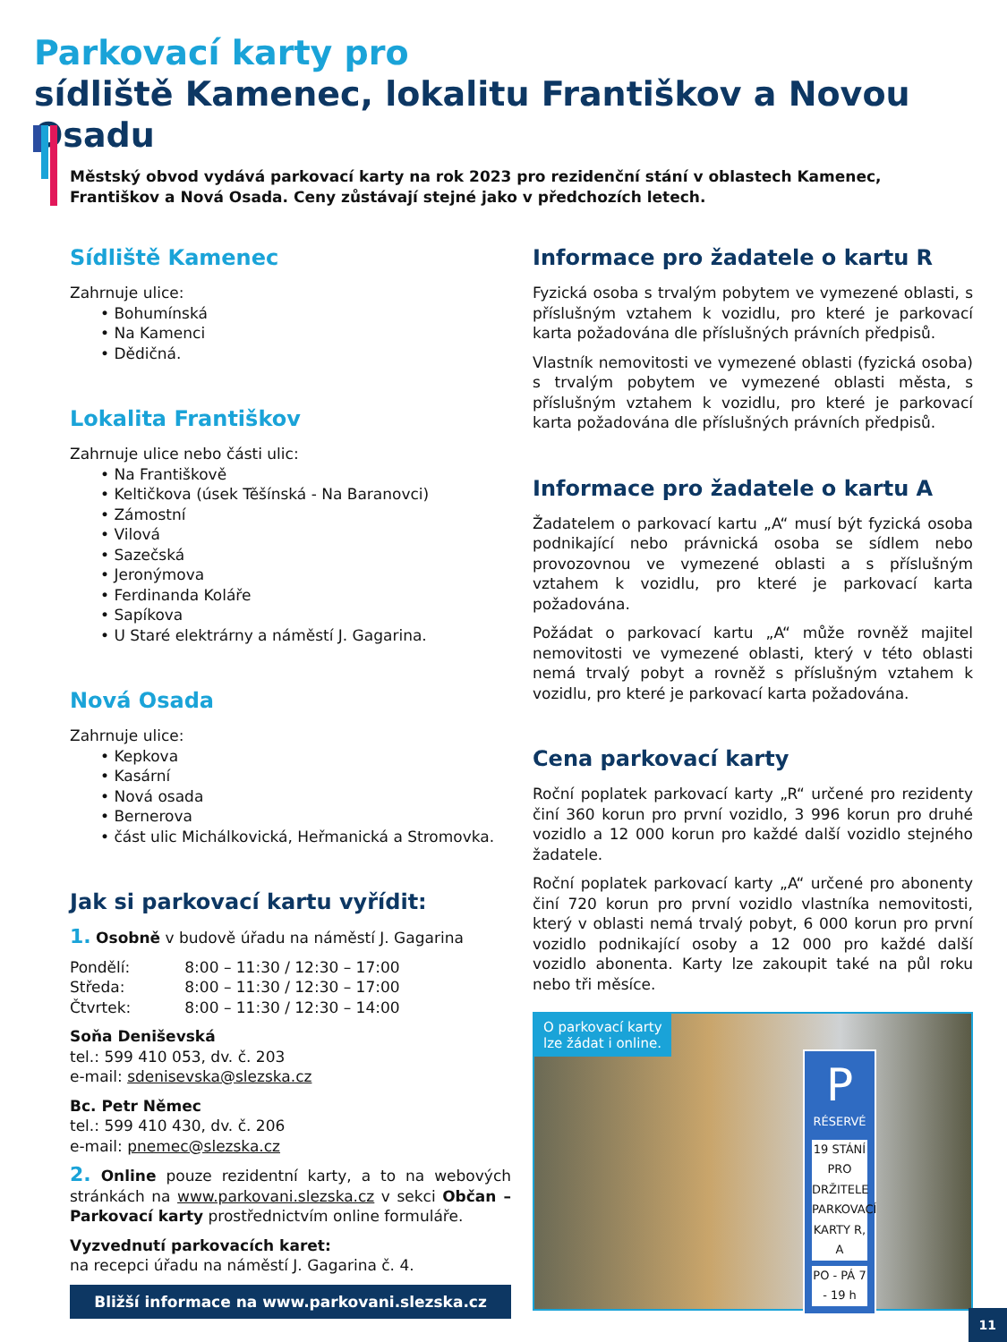Parkovací karty pro
sídliště Kamenec, lokalitu Františkov a Novou Osadu
Městský obvod vydává parkovací karty na rok 2023 pro rezidenční stání v oblastech Kamenec, Františkov a Nová Osada. Ceny zůstávají stejné jako v předchozích letech.
Sídliště Kamenec
Zahrnuje ulice:
• Bohumínská
• Na Kamenci
• Dědičná.
Lokalita Františkov
Zahrnuje ulice nebo části ulic:
• Na Františkově
• Keltičkova (úsek Těšínská - Na Baranovci)
• Zámostní
• Vilová
• Sazečská
• Jeronýmova
• Ferdinanda Koláře
• Sapíkova
• U Staré elektrárny a náměstí J. Gagarina.
Nová Osada
Zahrnuje ulice:
• Kepkova
• Kasární
• Nová osada
• Bernerova
• část ulic Michálkovická, Heřmanická a Stromovka.
Jak si parkovací kartu vyřídit:
1. Osobně v budově úřadu na náměstí J. Gagarina
| Pondělí: | 8:00 – 11:30 / 12:30 – 17:00 |
| Středa: | 8:00 – 11:30 / 12:30 – 17:00 |
| Čtvrtek: | 8:00 – 11:30 / 12:30 – 14:00 |
Soňa Deniševská
tel.: 599 410 053, dv. č. 203
e-mail: sdenisevska@slezska.cz
Bc. Petr Němec
tel.: 599 410 430, dv. č. 206
e-mail: pnemec@slezska.cz
2. Online pouze rezidentní karty, a to na webových stránkách na www.parkovani.slezska.cz v sekci Občan – Parkovací karty prostřednictvím online formuláře.
Vyzvednutí parkovacích karet:
na recepci úřadu na náměstí J. Gagarina č. 4.
Bližší informace na www.parkovani.slezska.cz
Informace pro žadatele o kartu R
Fyzická osoba s trvalým pobytem ve vymezené oblasti, s příslušným vztahem k vozidlu, pro které je parkovací karta požadována dle příslušných právních předpisů.
Vlastník nemovitosti ve vymezené oblasti (fyzická osoba) s trvalým pobytem ve vymezené oblasti města, s příslušným vztahem k vozidlu, pro které je parkovací karta požadována dle příslušných právních předpisů.
Informace pro žadatele o kartu A
Žadatelem o parkovací kartu „A“ musí být fyzická osoba podnikající nebo právnická osoba se sídlem nebo provozovnou ve vymezené oblasti a s příslušným vztahem k vozidlu, pro které je parkovací karta požadována.
Požádat o parkovací kartu „A“ může rovněž majitel nemovitosti ve vymezené oblasti, který v této oblasti nemá trvalý pobyt a rovněž s příslušným vztahem k vozidlu, pro které je parkovací karta požadována.
Cena parkovací karty
Roční poplatek parkovací karty „R“ určené pro rezidenty činí 360 korun pro první vozidlo, 3 996 korun pro druhé vozidlo a 12 000 korun pro každé další vozidlo stejného žadatele.
Roční poplatek parkovací karty „A“ určené pro abonenty činí 720 korun pro první vozidlo vlastníka nemovitosti, který v oblasti nemá trvalý pobyt, 6 000 korun pro první vozidlo podnikající osoby a 12 000 pro každé další vozidlo abonenta. Karty lze zakoupit také na půl roku nebo tři měsíce.
O parkovací karty
lze žádat i online.
P
RÉSERVÉ
19 STÁNÍ PRO DRŽITELE PARKOVACÍ KARTY R, A
PO - PÁ 7 - 19 h
11